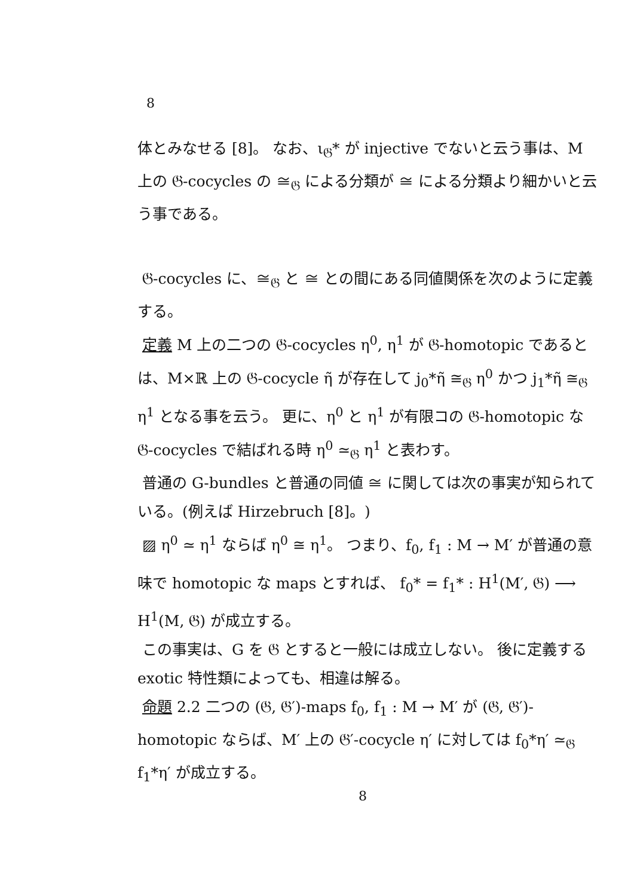8
体とみなせる [8]。 なお、ι<sub>𝔊</sub>* が injective でないと云う事は、M 上の 𝔊-cocycles の ≅<sub>𝔊</sub> による分類が ≅ による分類より細かいと云う事である。
𝔊-cocycles に、≅<sub>𝔊</sub> と ≅ との間にある同値関係を次のように定義する。
定義 M 上の二つの 𝔊-cocycles η<sup>0</sup>, η<sup>1</sup> が 𝔊-homotopic であるとは、M×ℝ 上の 𝔊-cocycle η̃ が存在して j<sub>0</sub>*η̃ ≅<sub>𝔊</sub> η<sup>0</sup> かつ j<sub>1</sub>*η̃ ≅<sub>𝔊</sub> η<sup>1</sup> となる事を云う。 更に、η<sup>0</sup> と η<sup>1</sup> が有限コの 𝔊-homotopic な 𝔊-cocycles で結ばれる時 η<sup>0</sup> ≃<sub>𝔊</sub> η<sup>1</sup> と表わす。
普通の G-bundles と普通の同値 ≅ に関しては次の事実が知られている。(例えば Hirzebruch [8]。)
▨ η<sup>0</sup> ≃ η<sup>1</sup> ならば η<sup>0</sup> ≅ η<sup>1</sup>。 つまり、f<sub>0</sub>, f<sub>1</sub> : M → M′ が普通の意味で homotopic な maps とすれば、 f<sub>0</sub>* = f<sub>1</sub>* : H<sup>1</sup>(M′, 𝔊) ⟶ H<sup>1</sup>(M, 𝔊) が成立する。
この事実は、G を 𝔊 とすると一般には成立しない。 後に定義する exotic 特性類によっても、相違は解る。
命題 2.2 二つの (𝔊, 𝔊′)-maps f<sub>0</sub>, f<sub>1</sub> : M → M′ が (𝔊, 𝔊′)-homotopic ならば、M′ 上の 𝔊′-cocycle η′ に対しては f<sub>0</sub>*η′ ≃<sub>𝔊</sub> f<sub>1</sub>*η′ が成立する。
8